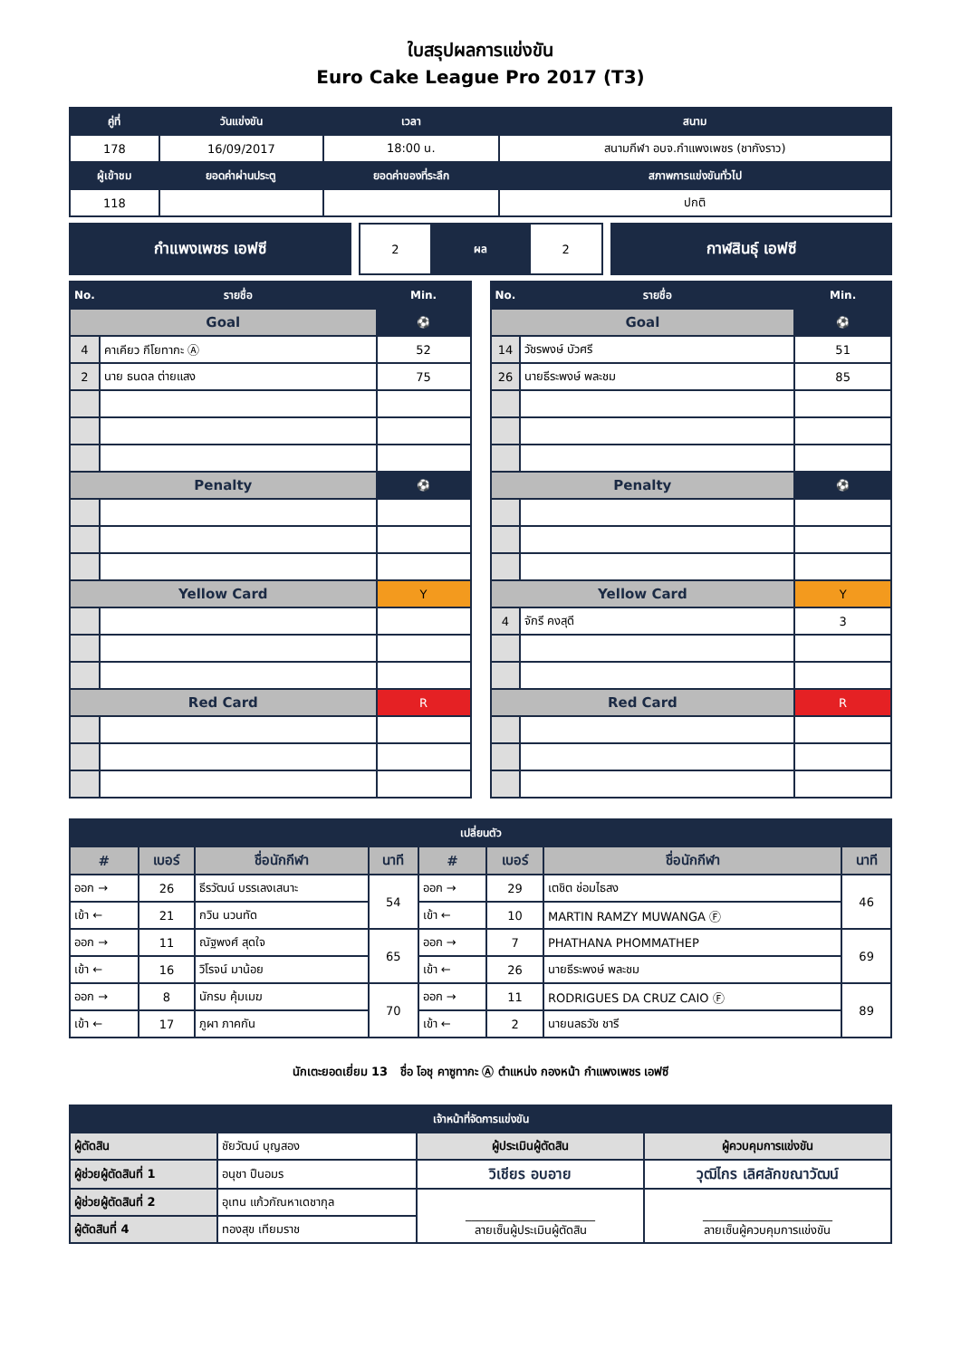ใบสรุปผลการแข่งขัน
Euro Cake League Pro 2017 (T3)
| คู่ที่ | วันแข่งขัน | เวลา | สนาม |
| --- | --- | --- | --- |
| 178 | 16/09/2017 | 18:00 น. | สนามกีฬา อบจ.กำแพงเพชร (ชากังราว) |
| ผู้เข้าชม | ยอดค่าผ่านประตู | ยอดค่าของที่ระลึก | สภาพการแข่งขันทั่วไป |
| 118 | | | ปกติ |
กำแพงเพชร เอฟซี
| 2 | ผล | 2 |
กาฬสินธุ์ เอฟซี
| No. | รายชื่อ | Min. |
| --- | --- | --- |
| Goal | | ⚽ |
| 4 | คาเคียว กีโยทากะ Ⓐ | 52 |
| 2 | นาย ธนดล ต่ายแสง | 75 |
| Penalty | | ⚽ |
| Yellow Card | | Y |
| Red Card | | R |
| No. | รายชื่อ | Min. |
| --- | --- | --- |
| Goal | | ⚽ |
| 14 | วัชรพงษ์ บัวศรี | 51 |
| 26 | นายธีระพงษ์ พละชม | 85 |
| Penalty | | ⚽ |
| Yellow Card | | Y |
| 4 | จักรี คงสุดี | 3 |
| Red Card | | R |
| เปลี่ยนตัว | | | | | | | |
| --- | --- | --- | --- | --- | --- | --- | --- |
| # | เบอร์ | ชื่อนักกีฬา | นาที | # | เบอร์ | ชื่อนักกีฬา | นาที |
| ออก → | 26 | ธีรวัฒน์ บรรเลงเสนาะ | 54 | ออก → | 29 | เตชิต ช่อมไธสง | 46 |
| เข้า ← | 21 | กวิน นวนทัด | | เข้า ← | 10 | MARTIN RAMZY MUWANGA Ⓕ | |
| ออก → | 11 | ณัฐพงศ์ สุดใจ | 65 | ออก → | 7 | PHATHANA PHOMMATHEP | 69 |
| เข้า ← | 16 | วิโรจน์ มาน้อย | | เข้า ← | 26 | นายธีระพงษ์ พละชม | |
| ออก → | 8 | นักรบ คุ้มเมฆ | 70 | ออก → | 11 | RODRIGUES DA CRUZ CAIO Ⓕ | 89 |
| เข้า ← | 17 | ภูผา ภาคกัน | | เข้า ← | 2 | นายนลธวัช ชารี | |
นักเตะยอดเยี่ยม 13 ชื่อ โอชุ คาซูทากะ Ⓐ ตำแหน่ง กองหน้า กำแพงเพชร เอฟซี
| เจ้าหน้าที่จัดการแข่งขัน | | | |
| --- | --- | --- | --- |
| ผู้ตัดสิน | ชัยวัฒน์ บุญสอง | ผู้ประเมินผู้ตัดสิน | ผู้ควบคุมการแข่งขัน |
| ผู้ช่วยผู้ตัดสินที่ 1 | อนุชา ปืนอมร | วิเชียร อบอาย | วุฒิไกร เลิศลักขณาวัฒน์ |
| ผู้ช่วยผู้ตัดสินที่ 2 | อุเทน แก้วกัณหาเดชากุล | ______________________ ลายเซ็นผู้ประเมินผู้ตัดสิน | ______________________ ลายเซ็นผู้ควบคุมการแข่งขัน |
| ผู้ตัดสินที่ 4 | ทองสุข เทียมราช | | |